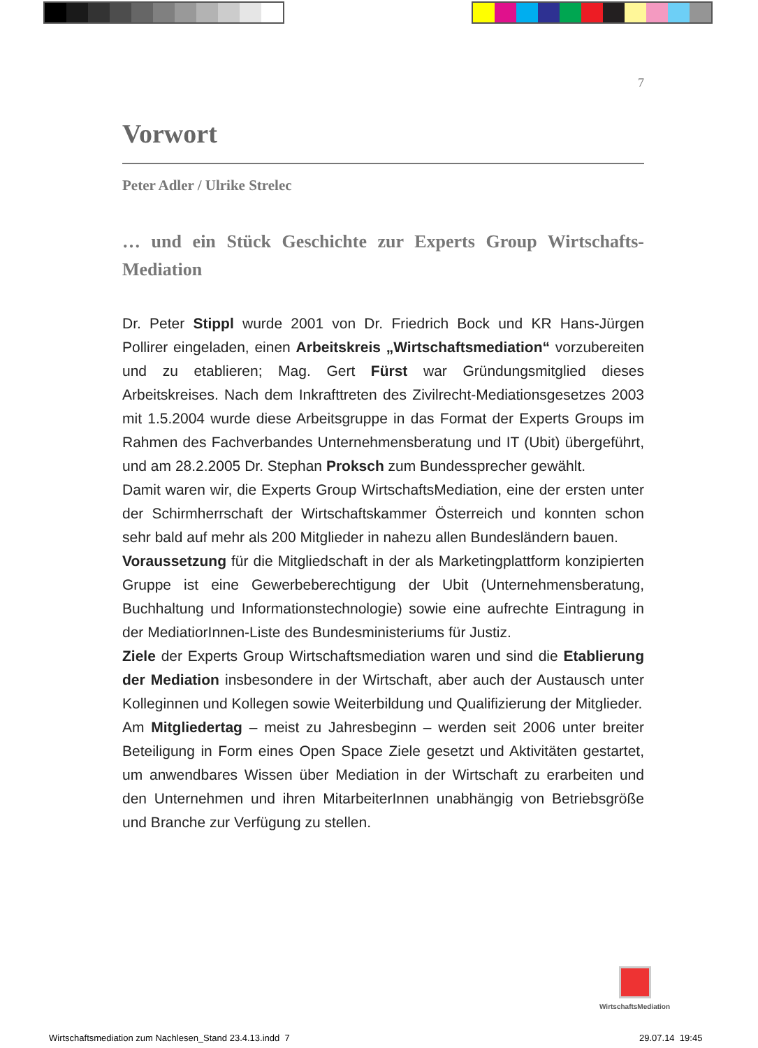7
Vorwort
Peter Adler / Ulrike Strelec
… und ein Stück Geschichte zur Experts Group Wirtschafts-Mediation
Dr. Peter Stippl wurde 2001 von Dr. Friedrich Bock und KR Hans-Jürgen Pollirer eingeladen, einen Arbeitskreis „Wirtschaftsmediation“ vorzu­bereiten und zu etablieren; Mag. Gert Fürst war Gründungsmitglied dieses Arbeitskreises. Nach dem Inkrafttreten des Zivilrecht-Mediationsgesetzes 2003 mit 1.5.2004 wurde diese Arbeitsgruppe in das Format der Experts Groups im Rahmen des Fachverbandes Unternehmensberatung und IT (Ubit) übergeführt, und am 28.2.2005 Dr. Stephan Proksch zum Bundes­sprecher gewählt.
Damit waren wir, die Experts Group WirtschaftsMediation, eine der ersten unter der Schirmherrschaft der Wirtschaftskammer Österreich und konnten schon sehr bald auf mehr als 200 Mitglieder in nahezu allen Bundesländern bauen.
Voraussetzung für die Mitgliedschaft in der als Marketingplattform konzipierten Gruppe ist eine Gewerbeberechtigung der Ubit (Unternehmens­beratung, Buchhaltung und Informationstechnologie) sowie eine aufrechte Eintragung in der MediatiorInnen-Liste des Bundesministeriums für Justiz.
Ziele der Experts Group Wirtschaftsmediation waren und sind die Etablierung der Mediation insbesondere in der Wirtschaft, aber auch der Austausch unter Kolleginnen und Kollegen sowie Weiterbildung und Quali­fizierung der Mitglieder.
Am Mitgliedertag – meist zu Jahresbeginn – werden seit 2006 unter breiter Beteiligung in Form eines Open Space Ziele gesetzt und Aktivitäten gestartet, um anwendbares Wissen über Mediation in der Wirtschaft zu erarbeiten und den Unternehmen und ihren MitarbeiterInnen unabhängig von Betriebsgröße und Branche zur Verfügung zu stellen.
WirtschaftsMediation
Wirtschaftsmediation zum Nachlesen_Stand 23.4.13.indd 7
29.07.14 19:45